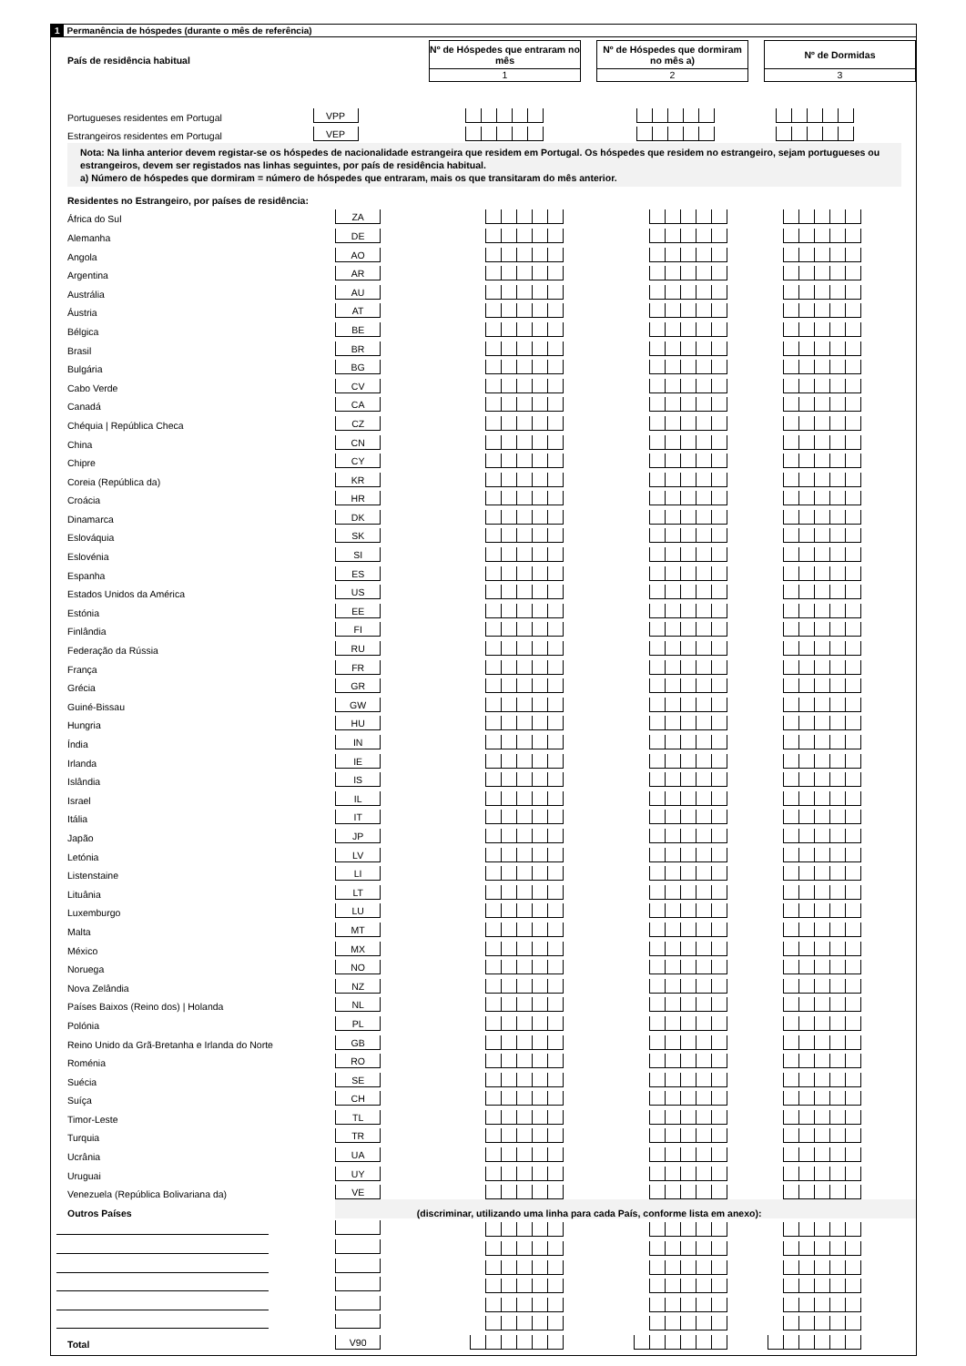1 Permanência de hóspedes (durante o mês de referência)
País de residência habitual
Nº de Hóspedes que entraram no mês
1
Nº de Hóspedes que dormiram no mês a)
2
Nº de Dormidas
3
| Portugueses residentes em Portugal | VPP | | | |
| Estrangeiros residentes em Portugal | VEP | | | |
Nota: Na linha anterior devem registar-se os hóspedes de nacionalidade estrangeira que residem em Portugal. Os hóspedes que residem no estrangeiro, sejam portugueses ou estrangeiros, devem ser registados nas linhas seguintes, por país de residência habitual.
a) Número de hóspedes que dormiram = número de hóspedes que entraram, mais os que transitaram do mês anterior.
| Residentes no Estrangeiro, por países de residência: | | | | |
| África do Sul | ZA | | | |
| Alemanha | DE | | | |
| Angola | AO | | | |
| Argentina | AR | | | |
| Austrália | AU | | | |
| Áustria | AT | | | |
| Bélgica | BE | | | |
| Brasil | BR | | | |
| Bulgária | BG | | | |
| Cabo Verde | CV | | | |
| Canadá | CA | | | |
| Chéquia / República Checa | CZ | | | |
| China | CN | | | |
| Chipre | CY | | | |
| Coreia (República da) | KR | | | |
| Croácia | HR | | | |
| Dinamarca | DK | | | |
| Eslováquia | SK | | | |
| Eslovénia | SI | | | |
| Espanha | ES | | | |
| Estados Unidos da América | US | | | |
| Estónia | EE | | | |
| Finlândia | FI | | | |
| Federação da Rússia | RU | | | |
| França | FR | | | |
| Grécia | GR | | | |
| Guiné-Bissau | GW | | | |
| Hungria | HU | | | |
| Índia | IN | | | |
| Irlanda | IE | | | |
| Islândia | IS | | | |
| Israel | IL | | | |
| Itália | IT | | | |
| Japão | JP | | | |
| Letónia | LV | | | |
| Listenstaine | LI | | | |
| Lituânia | LT | | | |
| Luxemburgo | LU | | | |
| Malta | MT | | | |
| México | MX | | | |
| Noruega | NO | | | |
| Nova Zelândia | NZ | | | |
| Países Baixos (Reino dos) / Holanda | NL | | | |
| Polónia | PL | | | |
| Reino Unido da Grã-Bretanha e Irlanda do Norte | GB | | | |
| Roménia | RO | | | |
| Suécia | SE | | | |
| Suíça | CH | | | |
| Timor-Leste | TL | | | |
| Turquia | TR | | | |
| Ucrânia | UA | | | |
| Uruguai | UY | | | |
| Venezuela (República Bolivariana da) | VE | | | |
| Outros Países | (discriminar, utilizando uma linha para cada País, conforme lista em anexo): | | | |
| Total | V90 | | | |